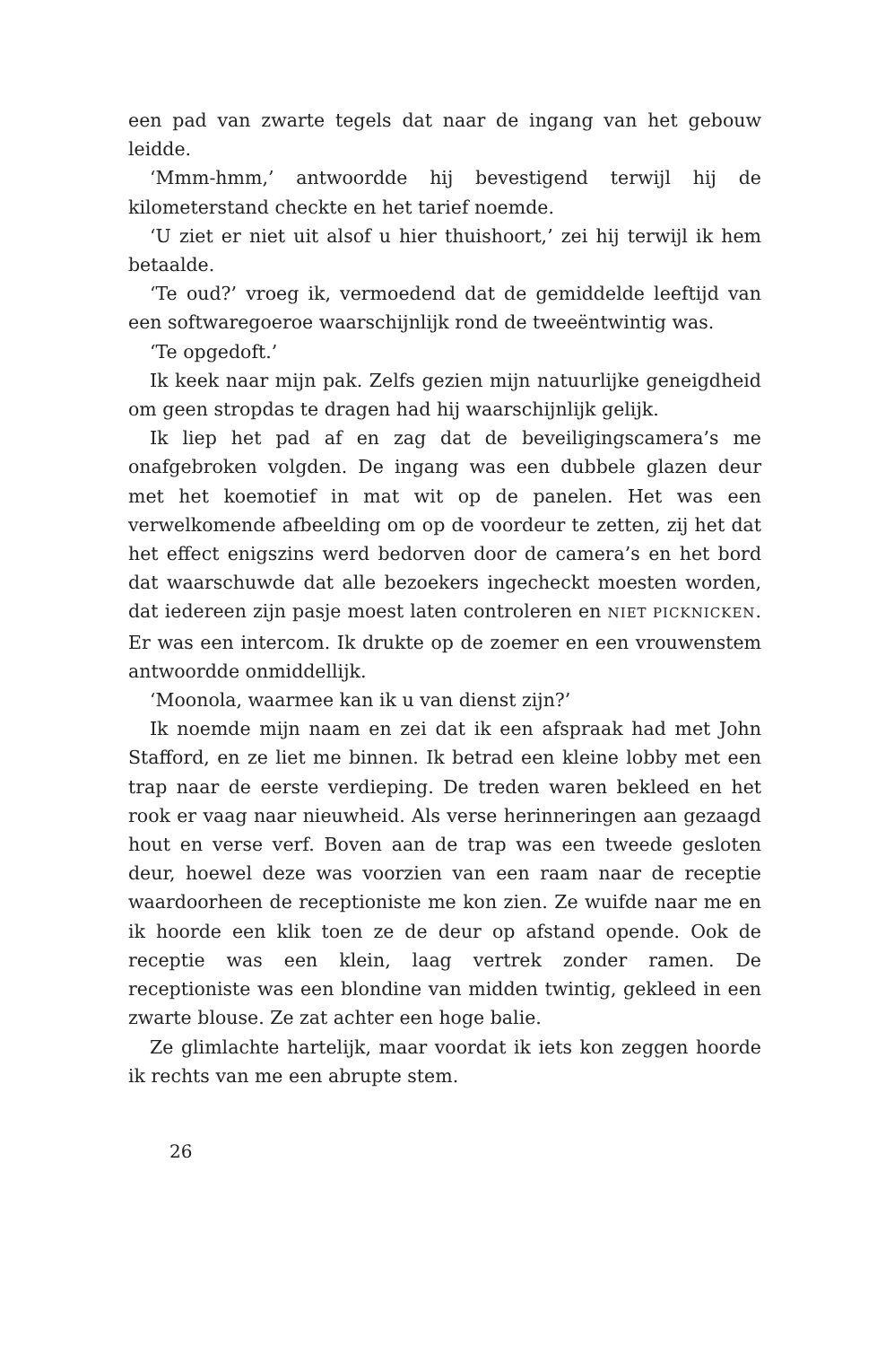een pad van zwarte tegels dat naar de ingang van het gebouw leidde.
‘Mmm-hmm,’ antwoordde hij bevestigend terwijl hij de kilometerstand checkte en het tarief noemde.
‘U ziet er niet uit alsof u hier thuishoort,’ zei hij terwijl ik hem betaalde.
‘Te oud?’ vroeg ik, vermoedend dat de gemiddelde leeftijd van een softwaregoeroe waarschijnlijk rond de tweeëntwintig was.
‘Te opgedoft.’
Ik keek naar mijn pak. Zelfs gezien mijn natuurlijke geneigdheid om geen stropdas te dragen had hij waarschijnlijk gelijk.
Ik liep het pad af en zag dat de beveiligingscamera’s me onafgebroken volgden. De ingang was een dubbele glazen deur met het koemotief in mat wit op de panelen. Het was een verwelkomende afbeelding om op de voordeur te zetten, zij het dat het effect enigszins werd bedorven door de camera’s en het bord dat waarschuwde dat alle bezoekers ingecheckt moesten worden, dat iedereen zijn pasje moest laten controleren en NIET PICKNICKEN. Er was een intercom. Ik drukte op de zoemer en een vrouwenstem antwoordde onmiddellijk.
‘Moonola, waarmee kan ik u van dienst zijn?’
Ik noemde mijn naam en zei dat ik een afspraak had met John Stafford, en ze liet me binnen. Ik betrad een kleine lobby met een trap naar de eerste verdieping. De treden waren bekleed en het rook er vaag naar nieuwheid. Als verse herinneringen aan gezaagd hout en verse verf. Boven aan de trap was een tweede gesloten deur, hoewel deze was voorzien van een raam naar de receptie waardoorheen de receptioniste me kon zien. Ze wuifde naar me en ik hoorde een klik toen ze de deur op afstand opende. Ook de receptie was een klein, laag vertrek zonder ramen. De receptioniste was een blondine van midden twintig, gekleed in een zwarte blouse. Ze zat achter een hoge balie.
Ze glimlachte hartelijk, maar voordat ik iets kon zeggen hoorde ik rechts van me een abrupte stem.
26